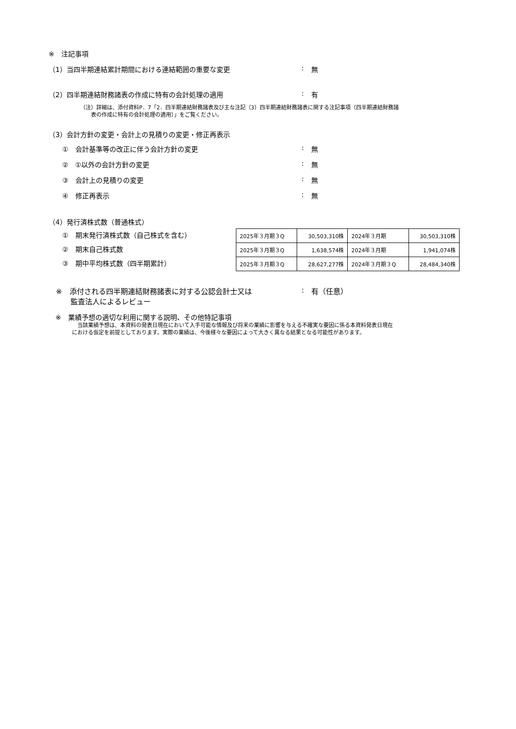※　注記事項
（1）当四半期連結累計期間における連結範囲の重要な変更: 無
（2）四半期連結財務諸表の作成に特有の会計処理の適用: 有
（注）詳細は、添付資料P．7「2．四半期連結財務諸表及び主な注記（3）四半期連結財務諸表に関する注記事項（四半期連結財務諸
　　表の作成に特有の会計処理の適用）」をご覧ください。
（3）会計方針の変更・会計上の見積りの変更・修正再表示
　　①　会計基準等の改正に伴う会計方針の変更: 無
　　②　①以外の会計方針の変更: 無
　　③　会計上の見積りの変更: 無
　　④　修正再表示: 無
（4）発行済株式数（普通株式）
　　①　期末発行済株式数（自己株式を含む）
　　②　期末自己株式数
　　③　期中平均株式数（四半期累計）
| 2025年３月期３Q | 30,503,310株 | 2024年３月期 | 30,503,310株 |
| 2025年３月期３Q | 1,638,574株 | 2024年３月期 | 1,941,074株 |
| 2025年３月期３Q | 28,627,277株 | 2024年３月期３Q | 28,484,340株 |
　※　添付される四半期連結財務諸表に対する公認会計士又は
　　　監査法人によるレビュー: 有（任意）
　※　業績予想の適切な利用に関する説明、その他特記事項
　当該業績予想は、本資料の発表日現在において入手可能な情報及び将来の業績に影響を与える不確実な要因に係る本資料発表日現在
における仮定を前提としております。実際の業績は、今後様々な要因によって大きく異なる結果となる可能性があります。